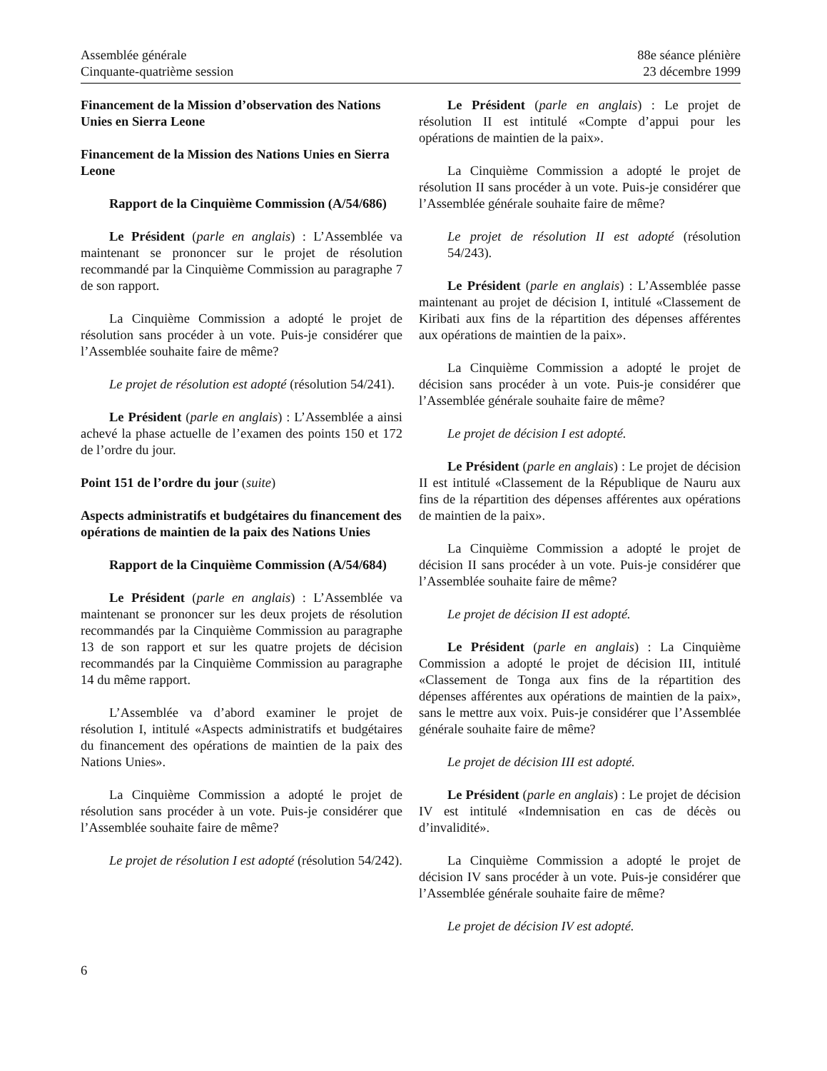Assemblée générale
Cinquante-quatrième session
88e séance plénière
23 décembre 1999
Financement de la Mission d’observation des Nations Unies en Sierra Leone
Financement de la Mission des Nations Unies en Sierra Leone
Rapport de la Cinquième Commission (A/54/686)
Le Président (parle en anglais) : L’Assemblée va maintenant se prononcer sur le projet de résolution recommandé par la Cinquième Commission au paragraphe 7 de son rapport.
La Cinquième Commission a adopté le projet de résolution sans procéder à un vote. Puis-je considérer que l’Assemblée souhaite faire de même?
Le projet de résolution est adopté (résolution 54/241).
Le Président (parle en anglais) : L’Assemblée a ainsi achevé la phase actuelle de l’examen des points 150 et 172 de l’ordre du jour.
Point 151 de l’ordre du jour (suite)
Aspects administratifs et budgétaires du financement des opérations de maintien de la paix des Nations Unies
Rapport de la Cinquième Commission (A/54/684)
Le Président (parle en anglais) : L’Assemblée va maintenant se prononcer sur les deux projets de résolution recommandés par la Cinquième Commission au paragraphe 13 de son rapport et sur les quatre projets de décision recommandés par la Cinquième Commission au paragraphe 14 du même rapport.
L’Assemblée va d’abord examiner le projet de résolution I, intitulé «Aspects administratifs et budgétaires du financement des opérations de maintien de la paix des Nations Unies».
La Cinquième Commission a adopté le projet de résolution sans procéder à un vote. Puis-je considérer que l’Assemblée souhaite faire de même?
Le projet de résolution I est adopté (résolution 54/242).
Le Président (parle en anglais) : Le projet de résolution II est intitulé «Compte d’appui pour les opérations de maintien de la paix».
La Cinquième Commission a adopté le projet de résolution II sans procéder à un vote. Puis-je considérer que l’Assemblée générale souhaite faire de même?
Le projet de résolution II est adopté (résolution 54/243).
Le Président (parle en anglais) : L’Assemblée passe maintenant au projet de décision I, intitulé «Classement de Kiribati aux fins de la répartition des dépenses afférentes aux opérations de maintien de la paix».
La Cinquième Commission a adopté le projet de décision sans procéder à un vote. Puis-je considérer que l’Assemblée générale souhaite faire de même?
Le projet de décision I est adopté.
Le Président (parle en anglais) : Le projet de décision II est intitulé «Classement de la République de Nauru aux fins de la répartition des dépenses afférentes aux opérations de maintien de la paix».
La Cinquième Commission a adopté le projet de décision II sans procéder à un vote. Puis-je considérer que l’Assemblée souhaite faire de même?
Le projet de décision II est adopté.
Le Président (parle en anglais) : La Cinquième Commission a adopté le projet de décision III, intitulé «Classement de Tonga aux fins de la répartition des dépenses afférentes aux opérations de maintien de la paix», sans le mettre aux voix. Puis-je considérer que l’Assemblée générale souhaite faire de même?
Le projet de décision III est adopté.
Le Président (parle en anglais) : Le projet de décision IV est intitulé «Indemnisation en cas de décès ou d’invalidité».
La Cinquième Commission a adopté le projet de décision IV sans procéder à un vote. Puis-je considérer que l’Assemblée générale souhaite faire de même?
Le projet de décision IV est adopté.
6